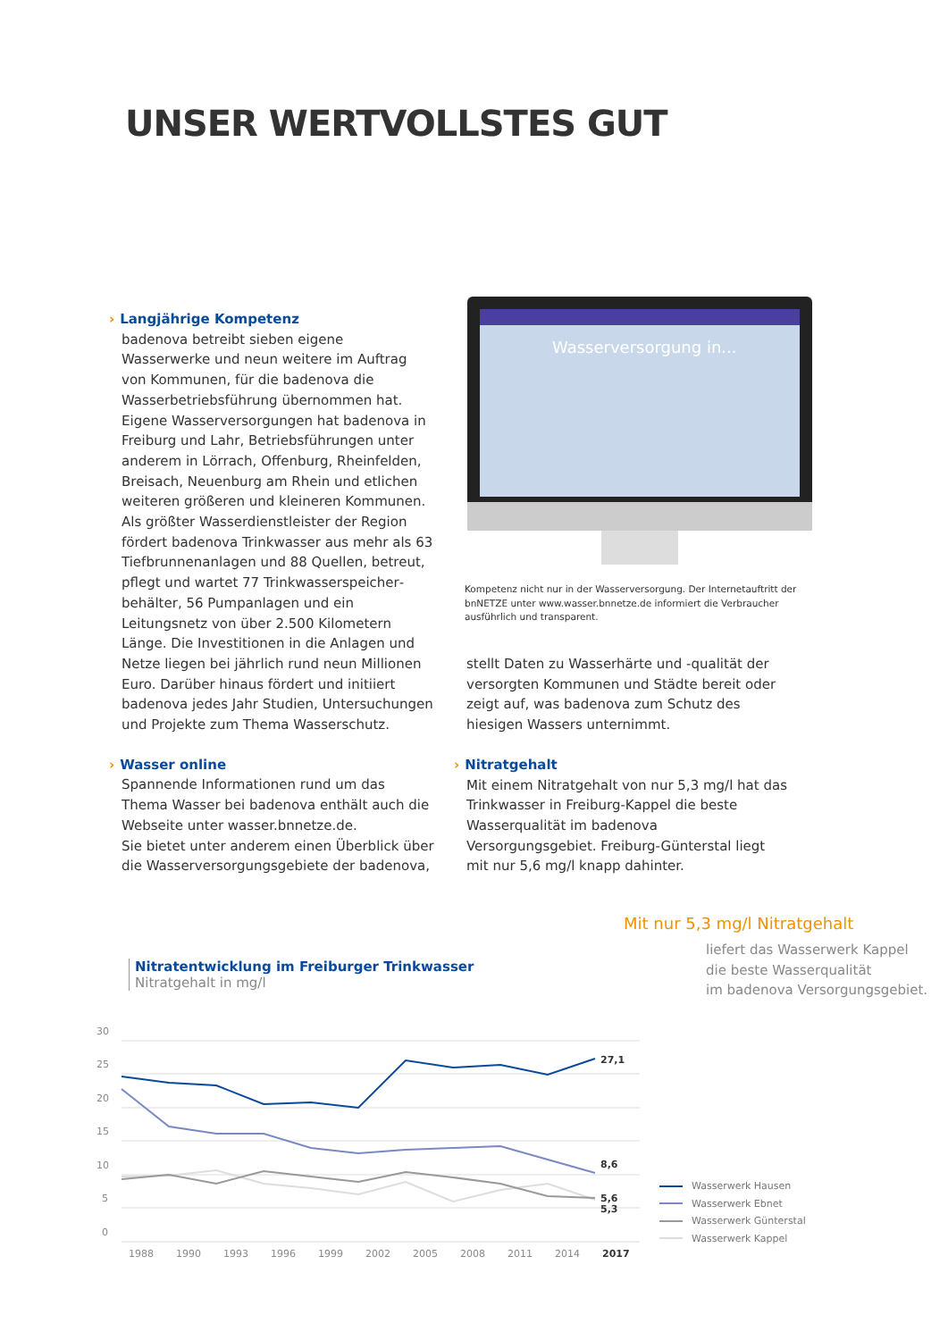UNSER WERTVOLLSTES GUT
› Langjährige Kompetenz
badenova betreibt sieben eigene Wasserwerke und neun weitere im Auftrag von Kommunen, für die badenova die Wasserbetriebsführung übernommen hat. Eigene Wasserversorgungen hat badenova in Freiburg und Lahr, Betriebs­führungen unter anderem in Lörrach, Offenburg, Rheinfelden, Breisach, Neuenburg am Rhein und etlichen weiteren größeren und kleineren Kommunen.
Als größter Wasserdienstleister der Region fördert badenova Trinkwasser aus mehr als 63 Tiefbrunnenanlagen und 88 Quellen, betreut, pflegt und wartet 77 Trinkwasserspeicher­behälter, 56 Pumpanlagen und ein Leitungsnetz von über 2.500 Kilometern Länge. Die Investi­tionen in die Anlagen und Netze liegen bei jähr­lich rund neun Millionen Euro. Darüber hinaus fördert und initiiert badenova jedes Jahr Studien, Untersuchungen und Projekte zum Thema Wasserschutz.
› Wasser online
Spannende Informationen rund um das Thema Wasser bei badenova enthält auch die Webseite unter wasser.bnnetze.de.
Sie bietet unter anderem einen Überblick über die Wasserversorgungsgebiete der badenova,
Wasserversorgung in...
Kompetenz nicht nur in der Wasserversorgung. Der Internetauftritt der bnNETZE unter www.wasser.bnnetze.de informiert die Verbraucher ausführlich und transparent.
stellt Daten zu Wasserhärte und -qualität der versorgten Kommunen und Städte bereit oder zeigt auf, was badenova zum Schutz des hiesigen Wassers unternimmt.
› Nitratgehalt
Mit einem Nitratgehalt von nur 5,3 mg/l hat das Trinkwasser in Freiburg-Kappel die beste Wasserqualität im badenova Versorgungsgebiet. Freiburg-Günterstal liegt mit nur 5,6 mg/l knapp dahinter.
Mit nur 5,3 mg/l Nitratgehalt
liefert das Wasserwerk Kappel
die beste Wasserqualität
im badenova Versorgungsgebiet.
Nitratentwicklung im Freiburger Trinkwasser
Nitratgehalt in mg/l
30
25
20
15
10
5
0
27,1
8,6
5,6
5,3
1988
1990
1993
1996
1999
2002
2005
2008
2011
2014
2017
Wasserwerk Hausen
Wasserwerk Ebnet
Wasserwerk Günterstal
Wasserwerk Kappel